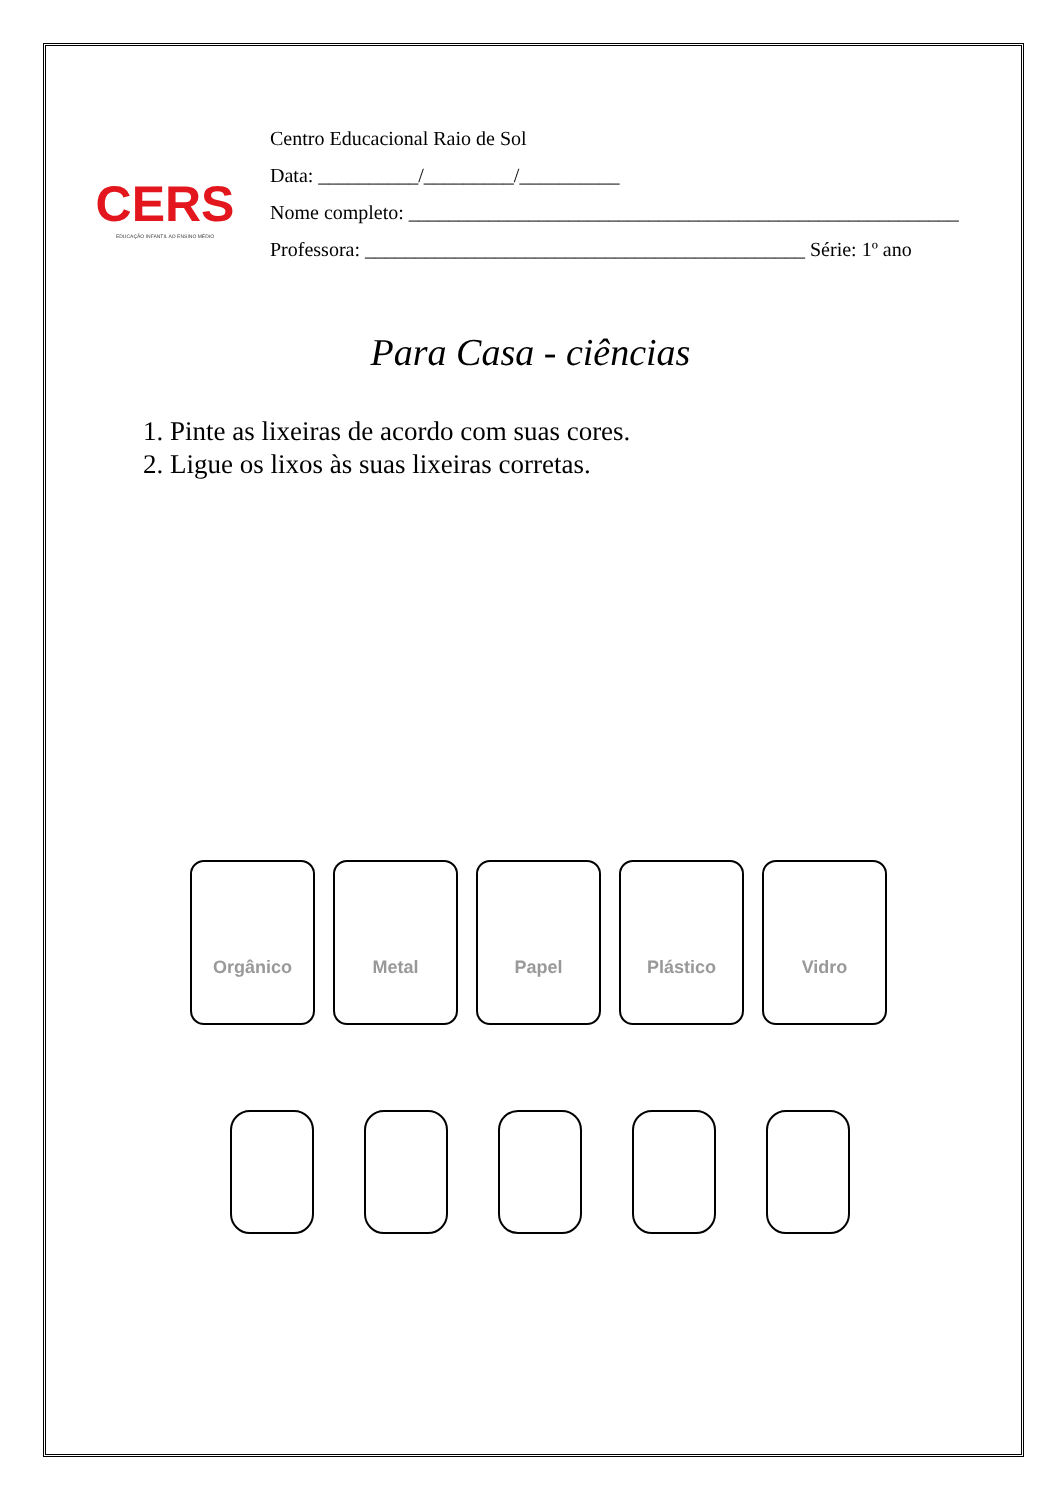CERS
EDUCAÇÃO INFANTIL AO ENSINO MÉDIO
Centro Educacional Raio de Sol
Data: __________/_________/__________
Nome completo: _______________________________________________________
Professora: ____________________________________________ Série: 1º ano
Para Casa - ciências
1. Pinte as lixeiras de acordo com suas cores.
2. Ligue os lixos às suas lixeiras corretas.
Orgânico Metal Papel Plástico Vidro